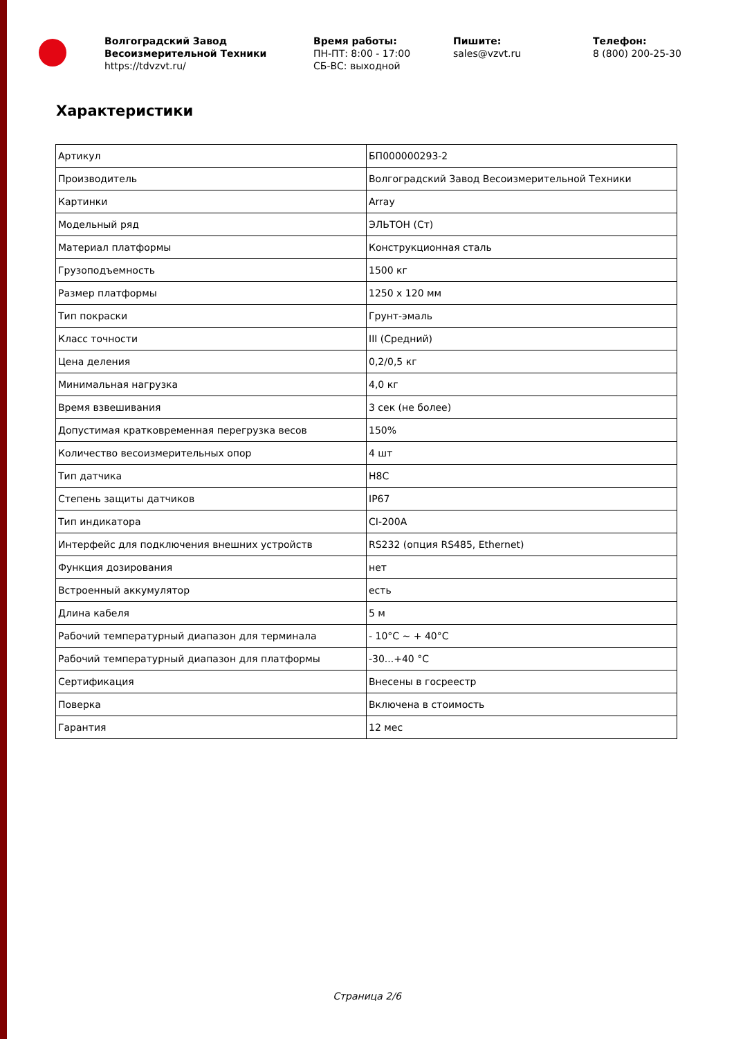Волгоградский Завод Весоизмерительной Техники
https://tdvzvt.ru/
Время работы:
ПН-ПТ: 8:00 - 17:00
СБ-ВС: выходной
Пишите:
sales@vzvt.ru
Телефон:
8 (800) 200-25-30
Характеристики
| Артикул | БП000000293-2 |
| Производитель | Волгоградский Завод Весоизмерительной Техники |
| Картинки | Array |
| Модельный ряд | ЭЛЬТОН (Ст) |
| Материал платформы | Конструкционная сталь |
| Грузоподъемность | 1500 кг |
| Размер платформы | 1250 x 120 мм |
| Тип покраски | Грунт-эмаль |
| Класс точности | III (Средний) |
| Цена деления | 0,2/0,5 кг |
| Минимальная нагрузка | 4,0 кг |
| Время взвешивания | 3 сек (не более) |
| Допустимая кратковременная перегрузка весов | 150% |
| Количество весоизмерительных опор | 4 шт |
| Тип датчика | H8C |
| Степень защиты датчиков | IP67 |
| Тип индикатора | CI-200A |
| Интерфейс для подключения внешних устройств | RS232 (опция RS485, Ethernet) |
| Функция дозирования | нет |
| Встроенный аккумулятор | есть |
| Длина кабеля | 5 м |
| Рабочий температурный диапазон для терминала | - 10°C ~ + 40°C |
| Рабочий температурный диапазон для платформы | -30...+40 °C |
| Сертификация | Внесены в госреестр |
| Поверка | Включена в стоимость |
| Гарантия | 12 мес |
Страница 2/6